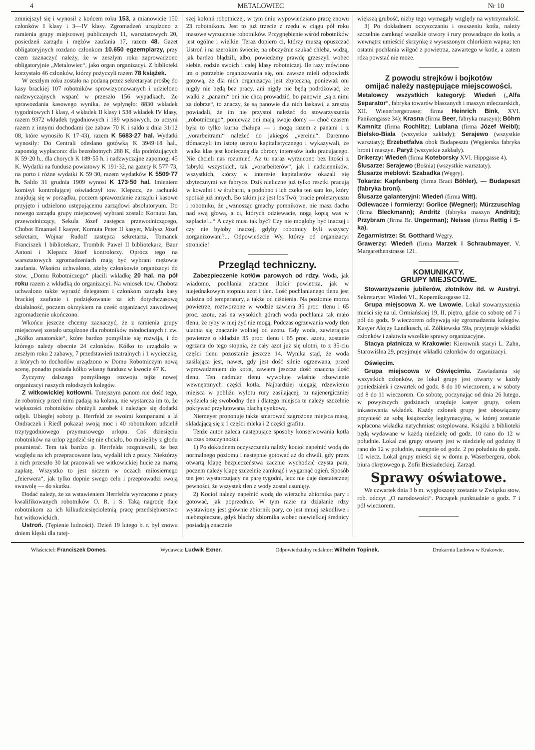4 METALOWIEC Nr 10
zmniejszył się i wynosił z końcem roku 153, a mianowicie 150 członków I klasy i 3—IV klasy. Zgromadzeń urządzono z ramienia grupy miejscowej publicznych 11, warsztatowych 20, posiedzeń zarządu i mężów zaufania 17, razem 48. Gazet obligatoryjnych rozdano członkom 10.650 egzemplarzy, przy czem zaznaczyć należy, że w zeszłym roku zaprowadzono obligatoryjnie „Metalowiec“, jako organ organizacyi. Z biblioteki korzystało 46 członków, którzy pożyczyli razem 78 książek.
W zeszłym roku zostało na podaną przez sekretaryat prośbę do kasy brackiej 107 robotników sprowizyonowanych i udzielono nadzwyczajnych wsparć w przeszło 156 wypadkach. Ze sprawozdania kasowego wynika, że wpłynęło: 8830 wkładek tygodniowych I klasy, 4 wkładek II klasy i 538 wkładek IV klasy, razem 9372 wkładek tygodniowych i 189 wpisowych, co uczyni razem z innymi dochodami (ze zabaw 70 K i saldo z dnia 31/12 08, które wynosiło K 17·43), razem K 5683·27 hal. Wydatki wynosiły: Do Centrali odesłano gotówką K 3949·18 hal., zapomóg wypłacono: dla bezrobotnych 288 K, dla podróżujących K 59·20 h., dla chorych K 189·55 h. i nadzwyczajne zapomogi 45 K. Wydatki na fundusz powiatowy K 191·32, na gazety K 577·73, na porto i różne wydatki K 59·30, razem wydatków K 5509·77 h. Saldo 31 grudnia 1909 wynosi K 173·50 hal. Imieniem komisyi kontrolującej oświadczył tow. Klepacz, że rachunki znajdują się w porządku, poczem sprawozdanie zarządu i kasowe przyjęto i udzielono ustępującemu zarządowi absolutoryum. Do nowego zarządu grupy miejscowej wybrani zostali: Kornuta Jan, przewodniczący, Sekula Józef zastępca przewodniczącego, Chobot Emanuel I kasyer, Kornuta Peter II kasyer, Małysz Józef sekretarz, Wojnar Rudolf zastępca sekretarza, Tomanek Franciszek I bibliotekarz, Trombik Paweł II bibliotekarz, Baur Antoni i Klepacz Józef kontrolorzy. Oprócz tego na warsztatowych zgromadzeniach mają być wybrani mężowie zaufania. Wkońcu uchwalono, ażeby członkowie organizacyi do stow. „Domu Robotniczego“ płacili wkładkę 20 hal. na pół roku razem z wkładką do organizacyi. Na wniosek tow. Chobota uchwalono także wyrazić delegatom i członkom zarządu kasy brackiej zaufanie i podziękowanie za ich dotychczasową działalność, poczem okrzykiem na cześć organizacyi zawodowej zgromadzenie ukończono.
Wkońcu jeszcze chcemy zaznaczyć, że z ramienia grupy miejscowej zostało urządzone dla robotników młodocianych t. zw. „Kółko amatorskie“, które bardzo pomyślnie się rozwija, i do którego należy obecnie 24 członków. Kółko to urządziło w zeszłym roku 2 zabawy, 7 przedstawień teatralnych i 1 wycieczkę, z których to dochodów urządzono w Domu Robotniczym nową scenę, ponadto posiada kółko własny fundusz w kwocie 47 K.
Życzymy dalszego pomyślnego rozwoju tejże nowej organizacyi naszych młodszych kolegów.
Z witkowickiej kotłowni. Tutejszym panom nie dość tego, że robotnicy przed nimi padają na kolana, nie wystarcza im to, że większości robotników obniżyli zarobek i należące się dodatki odjęli. Ubiegłej soboty p. Herrfeld ze swoimi kompanami a lá Ondraczek i Riedl pokazał swoją moc i 40 robotnikom udzielił trzytygodniowego przymusowego urlopu. Coś dziesięciu robotników na urlop zgodzić się nie chciało, bo musieliby z głodu poumierać. Tem tak bardzo p. Herrfelda rozgniewali, że bez względu na ich przepracowane lata, wydalił ich z pracy. Niektórzy z nich przeszło 30 lat pracowali we witkowickiej hucie za marną zapłatę. Wszystko to jest niczem w oczach miłosiernego „feierwera“, jak tylko dopnie swego celu i przeprowadzi swoją swawolę — do skutku.
Dodać należy, że za wstawieniem Herrfelda wyrzucono z pracy kwalifikowanych robotników O. R. i S. Taką nagrodę daje robotnikom za ich kilkudziesięcioletnią pracę przedsiębiorstwo hut witkowickich.
Ustroń. (Tępienie ludności). Dzień 19 lutego b. r. był znowu dniem klęski dla tutej-
szej kolonii robotniczej, w tym dniu wypowiedziano pracę znowu 23 robotnikom. Jest to już trzecie z rzędu w ciągu pół roku masowe wyrzucenie robotników. Przygnębienie wśród robotników jest ogólne i wielkie. Teraz dopiero ci, którzy muszą opuszczać Ustroń i na szerokim świecie, na obczyźnie szukać chleba, widzą, jak bardzo błądzili, albo, powiedzmy prawdę grzeszyli wobec siebie, rodzin swoich i całej klasy robotniczej. Ile razy mówiono im o potrzebie organizowania się, oni zawsze mieli odpowiedź gotową, że dla nich organizacya jest zbyteczną, ponieważ oni nigdy nie będą bez pracy, ani nigdy nie będą podróżować, że walki z „panami“ oni nie chcą prowadzić, bo panowie „są z nimi za dobrze“, to znaczy, że są panowie dla nich łaskawi, a zresztą powiadali, że im nie przystoi należeć do stowarzyszenia „robotniczego“, ponieważ oni mają swoje domy — choć czasem była to tylko kurna chałupa — i mogą razem z panami i z „vorarbeitrami“ należeć do jakiegoś „vereinu“. Daremno tłómaczyli im istotę ustroju kapitalistycznego i wykazywali, że walka klas jest konieczną dla obrony interesów ludu pracującego. Nie chcieli nas rozumieć. Aż tu naraz wyrzucono bez litości z fabryki wszystkich, tak „vorarbeiterów“, jak i nadzienników, wszystkich, którzy w interesie kapitalistów okazali się zbytecznymi we fabryce. Dziś nieliczne już tylko resztki pracują w kowalni i w śrubarni, a podobno i ich czeka ten sam los, który spotkał już innych. Bo takim już jest los Twój bracie proletaryuszu i robotniku, że „wznosząc gmachy pomnikowe, nie masz dachu nad swą głową, a ci, których odziewacie, nogą kopią was w zapłacie!...“ A czyż musi tak być? Czy nie mogłoby być inaczej i czy nie byłoby inaczej, gdyby robotnicy byli wszyscy zorganizowani?... Odpowiedzcie Wy, którzy od organizacyi stronicie!
Przegląd techniczny.
Zabezpieczenie kotłów parowych od rdzy. Woda, jak wiadomo, pochłania znaczne ilości powietrza, jak w niejednakowym stopniu azot i tlen. Ilość pochłanianego tlenu jest zależna od temperatury, a także od ciśnienia. Na poziomie morza powietrze, roztworzone w wodzie zawiera 35 proc. tlenu i 65 proc. azotu, zaś na wysokich górach woda pochłania tak mało tlenu, że ryby w niej żyć nie mogą. Podczas ogrzewania wody tlen ulatnia się znacznie wolniej od azotu. Gdy woda, zawierająca powietrze o składzie 35 proc. tlenu i 65 proc. azotu, zostanie ogrzana do tego stopnia, że cały azot już się ulotni, to z 35-ciu części tlenu pozostanie jeszcze 14. Wynika stąd, że woda zasilająca jest, nawet, gdy jest dość silnie ogrzewana, przed wprowadzeniem do kotła, zawiera jeszcze dość znaczną ilość tlenu. Ten nadmiar tlenu wywołuje właśnie rdzewienie wewnętrznych części kotła. Najbardziej ulegają rdzewieniu miejsca w pobliżu wylotu rury zasilającej; tu najenergiczniej wydziela się swobodny tlen i dlatego miejsca te należy szczelnie pokrywać przylutowaną blachą cynkową.
Niemeyer proponuje także smarować zagrożone miejsca masą, składającą się z 1 części mleka i 2 części grafitu.
Tenże autor zaleca następujące sposoby konserwowania kotła na czas bezczynności.
1) Po dokładnem oczyszczeniu należy kocioł napełnić wodą do normalnego poziomu i następnie gotować aż do chwili, gdy przez otwartą klapę bezpieczeństwa zacznie wychodzić czysta para, poczem należy klapę szczelnie zamknąć i wygarnąć ogień. Sposób ten jest wystarczający na parę tygodni, lecz nie daje dostatecznej pewności, że wszystek tlen z wody został usunięty.
2) Kocioł należy napełnić wodą do wierzchu zbiornika pary i gotować, jak poprzednio. W tym razie na działanie rdzy wystawiony jest głównie zbiornik pary, co jest mniej szkodliwe i niebezpieczne, gdyż blachy zbiornika wobec niewielkiej średnicy posiadają znacznie
większą grubość, niżby tego wymagały względy na wytrzymałość.
3) Po dokładnem oczyszczaniu i osuszeniu kotła, należy szczelnie zamknąć wszelkie otwory i rury prowadzące do kotła, a wewnątrz umieścić skrzynkę z wysuszonym chlorkiem wapna; ten ostatni pochłania wilgoć z powietrza, zawartego w kotle, a zatem rdza powstać nie może.
Z powodu strejków i bojkotów
omijać należy następujące miejscowości.
Metalowcy wszystkich kategoryj: Wiedeń („Alfa Separator“, fabryka towarów blaszanych i maszyn mleczarskich, XII. Wienerbergstrasse; firma Heinrich Bink, XVI. Panikengasse 34); Krasna (firma Beer, fabryka maszyn); Böhm Kamnitz (firma Rochlitz); Lublana (firma Józef Weibl); Bielsko-Biała (wszystkie zakłady); Serajewo (wszystkie warsztaty); Erzebetfalva obok Budapesztu (Węgierska fabryka broni i maszyn. Paryż (wszystkie zakłady).
Drikerzy: Wiedeń (firma Koteborsky XVI. Hippgasse 4).
Ślusarze: Serajewo (Bośnia) (wszystkie warsztaty).
Ślusarze meblowi: Szabadka (Węgry).
Tokarze: Kapfenberg (firma Braci Böhler), — Budapeszt (fabryka broni).
Ślusarze galanteryjni: Wiedeń (firma Witt).
Odlewacze i formierzy: Gorlice (Wegner); Mürzzuschlag (firma Bleckmann); Andritz (fabryka maszyn Andritz); Przybram (firma Br. Ungerman); Neisse (firma Rettig i S-ka).
Zegarmistrze: St. Gotthard Węgry.
Grawerzy: Wiedeń (firma Marzek i Schraubmayer, V. Margarethenstrasse 121.
KOMUNIKATY.
GRUPY MIEJSCOWE.
Stowarzyszenie jubilerów, złotników itd. w Austryi. Sekretaryat: Wiedeń VI., Kopernikusgasse 12.
Grupa miejscowa X. we Lwowie. Lokal stowarzyszenia mieści się na ul. Ormiańskiej 19, II. piętro, gdzie co sobotę od 7 i pół do godz. 9 wieczorem odbywają się zgromadzenia kolegów. Kasyer Alojzy Landkusch, ul. Żółkiewska 59a, przyjmuje wkładki członków i załatwia wszelkie sprawy organizacyjne.
Stacya płatnicza w Krakowie: Kierownik stacyi L. Zahn, Starowiślna 29, przyjmuje wkładki członków do organizacyi.
Oświęcim.
Grupa miejscowa w Oświęcimiu. Zawiadamia się wszystkich członków, że lokal grupy jest otwarty w każdy poniedziałek i czwartek od godz. 8 do 10 wieczorem, a w soboty od 8 do 11 wieczorem. Co sobotę, poczynając od dnia 26 lutego, w powyższych godzinach urzęduje kasyer grupy, celem inkasowania wkładek. Każdy członek grupy jest obowiązany przynieść ze sobą książeczkę legitymacyjną, w której zostanie wpłacona wkładka natychmiast ostęplowana. Książki z biblioteki będą wydawane w każdą niedzielę od godz. 10 rano do 12 w południe. Lokal zaś grupy otwarty jest w niedzielę od godziny 8 rano do 12 w południe, następnie od godz. 2 po południu do godz. 10 wiecz. Lokal grupy mieści się w domu p. Waserbergera, obok biura okrętowego p. Zofii Biesiadeckiej. Zarząd.
Sprawy oświatowe.
We czwartek dnia 3 b m. wygłoszony zostanie w Związku stow. rob. odczyt „O narodowości“. Początek punktualnie o godz. 7 i pół wieczorem.
Właściciel: Franciszek Domes. Wydawca: Ludwik Exner. Odpowiedzialny redaktor: Wilhelm Topinek. Drukarnia Ludowa w Krakowie.